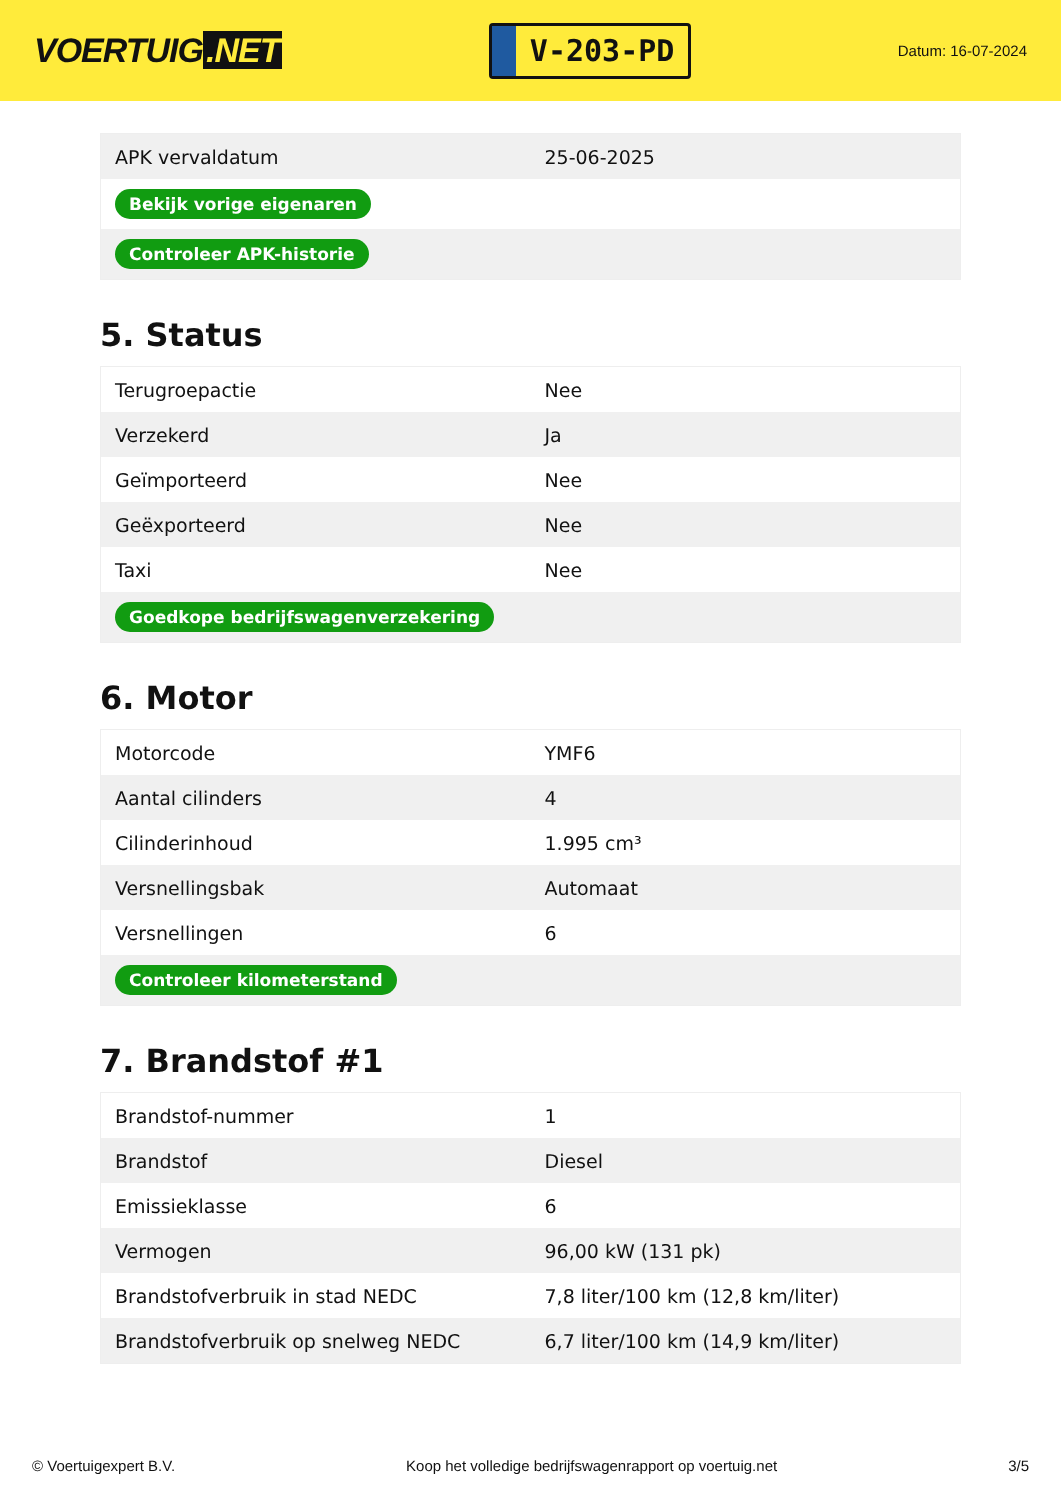VOERTUIG.NET
V-203-PD
Datum: 16-07-2024
| APK vervaldatum | 25-06-2025 |
| Bekijk vorige eigenaren | |
| Controleer APK-historie | |
5. Status
| Terugroepactie | Nee |
| Verzekerd | Ja |
| Geïmporteerd | Nee |
| Geëxporteerd | Nee |
| Taxi | Nee |
| Goedkope bedrijfswagenverzekering | |
6. Motor
| Motorcode | YMF6 |
| Aantal cilinders | 4 |
| Cilinderinhoud | 1.995 cm³ |
| Versnellingsbak | Automaat |
| Versnellingen | 6 |
| Controleer kilometerstand | |
7. Brandstof #1
| Brandstof-nummer | 1 |
| Brandstof | Diesel |
| Emissieklasse | 6 |
| Vermogen | 96,00 kW (131 pk) |
| Brandstofverbruik in stad NEDC | 7,8 liter/100 km (12,8 km/liter) |
| Brandstofverbruik op snelweg NEDC | 6,7 liter/100 km (14,9 km/liter) |
© Voertuigexpert B.V. Koop het volledige bedrijfswagenrapport op voertuig.net 3/5